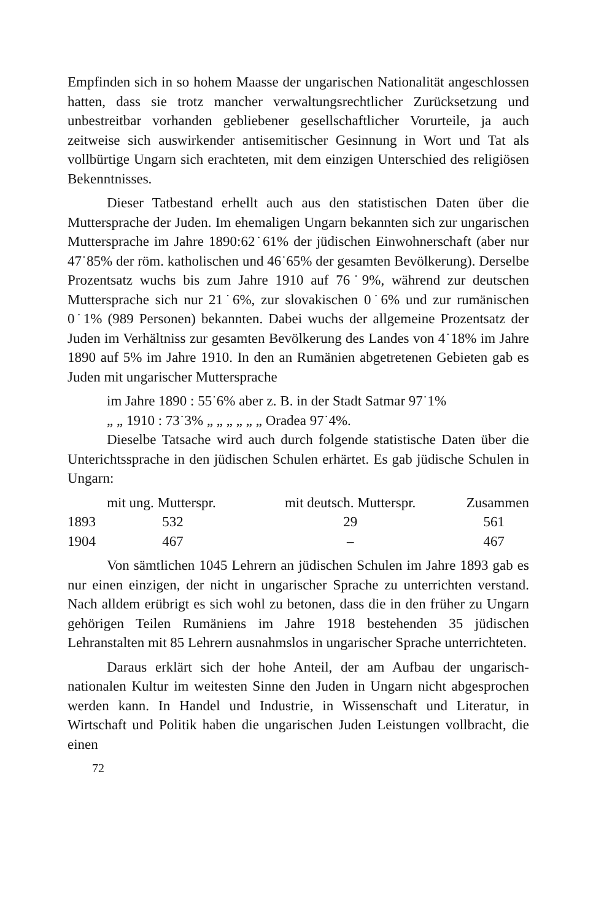Empfinden sich in so hohem Maasse der ungarischen Nationalität angeschlossen hatten, dass sie trotz mancher verwaltungsrechtlicher Zurücksetzung und unbestreitbar vorhanden gebliebener gesellschaftlicher Vorurteile, ja auch zeitweise sich auswirkender antisemitischer Gesinnung in Wort und Tat als vollbürtige Ungarn sich erachteten, mit dem einzigen Unterschied des religiösen Bekenntnisses.
Dieser Tatbestand erhellt auch aus den statistischen Daten über die Muttersprache der Juden. Im ehemaligen Ungarn bekannten sich zur ungarischen Muttersprache im Jahre 1890:62˙61% der jüdischen Einwohnerschaft (aber nur 47˙85% der röm. katholischen und 46˙65% der gesamten Bevölkerung). Derselbe Prozentsatz wuchs bis zum Jahre 1910 auf 76˙9%, während zur deutschen Muttersprache sich nur 21˙6%, zur slovakischen 0˙6% und zur rumänischen 0˙1% (989 Personen) bekannten. Dabei wuchs der allgemeine Prozentsatz der Juden im Verhältniss zur gesamten Bevölkerung des Landes von 4˙18% im Jahre 1890 auf 5% im Jahre 1910. In den an Rumänien abgetretenen Gebieten gab es Juden mit ungarischer Muttersprache
im Jahre 1890 : 55˙6% aber z. B. in der Stadt Satmar 97˙1%
„ „ 1910 : 73˙3% „ „ „ „ „ „ Oradea 97˙4%.
Dieselbe Tatsache wird auch durch folgende statistische Daten über die Unterichtssprache in den jüdischen Schulen erhärtet. Es gab jüdische Schulen in Ungarn:
| | mit ung. Mutterspr. | mit deutsch. Mutterspr. | Zusammen |
| --- | --- | --- | --- |
| 1893 | 532 | 29 | 561 |
| 1904 | 467 | – | 467 |
Von sämtlichen 1045 Lehrern an jüdischen Schulen im Jahre 1893 gab es nur einen einzigen, der nicht in ungarischer Sprache zu unterrichten verstand. Nach alldem erübrigt es sich wohl zu betonen, dass die in den früher zu Ungarn gehörigen Teilen Rumäniens im Jahre 1918 bestehenden 35 jüdischen Lehranstalten mit 85 Lehrern ausnahmslos in ungarischer Sprache unterrichteten.
Daraus erklärt sich der hohe Anteil, der am Aufbau der ungarisch-nationalen Kultur im weitesten Sinne den Juden in Ungarn nicht abgesprochen werden kann. In Handel und Industrie, in Wissenschaft und Literatur, in Wirtschaft und Politik haben die ungarischen Juden Leistungen vollbracht, die einen
72